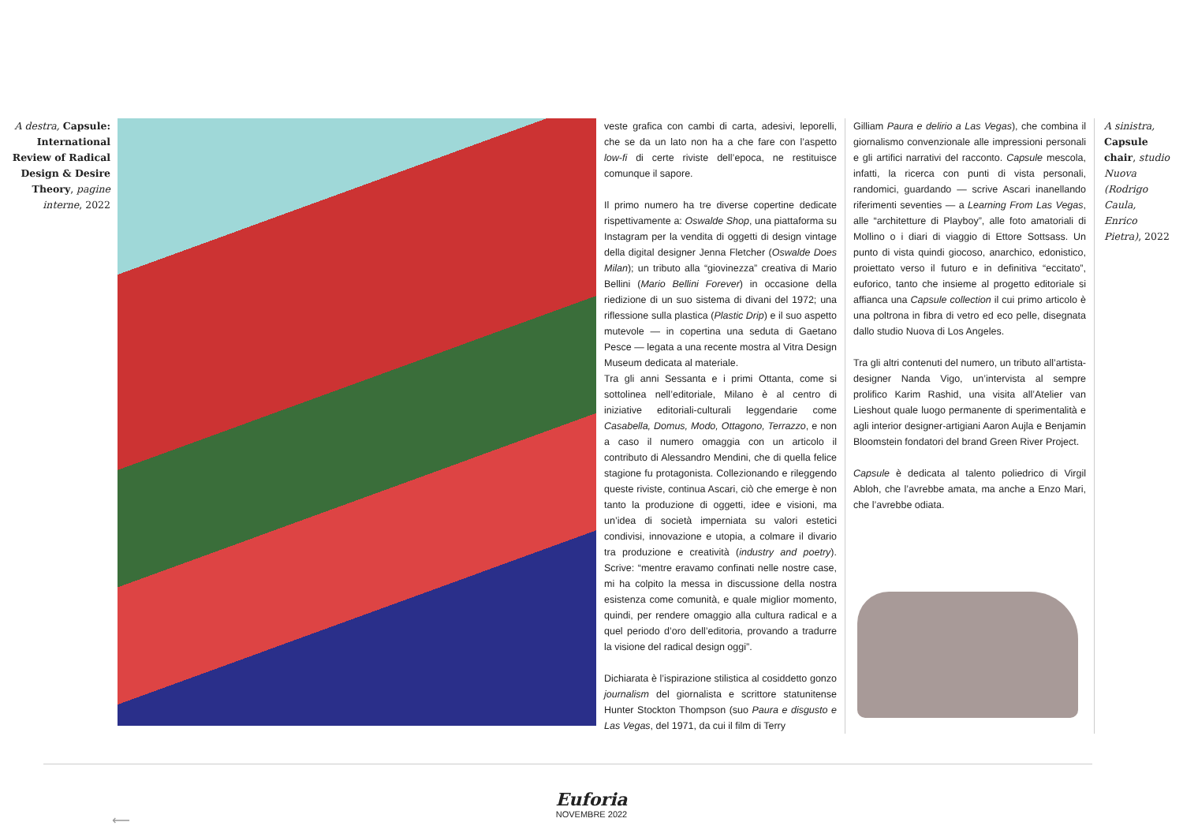A destra, Capsule: International Review of Radical Design & Desire Theory, pagine interne, 2022
veste grafica con cambi di carta, adesivi, leporelli, che se da un lato non ha a che fare con l’aspetto low-fi di certe riviste dell’epoca, ne restituisce comunque il sapore.
Il primo numero ha tre diverse copertine dedicate rispettivamente a: Oswalde Shop, una piattaforma su Instagram per la vendita di oggetti di design vintage della digital designer Jenna Fletcher (Oswalde Does Milan); un tributo alla “giovinezza” creativa di Mario Bellini (Mario Bellini Forever) in occasione della riedizione di un suo sistema di divani del 1972; una riflessione sulla plastica (Plastic Drip) e il suo aspetto mutevole — in copertina una seduta di Gaetano Pesce — legata a una recente mostra al Vitra Design Museum dedicata al materiale.
Tra gli anni Sessanta e i primi Ottanta, come si sottolinea nell’editoriale, Milano è al centro di iniziative editoriali-culturali leggendarie come Casabella, Domus, Modo, Ottagono, Terrazzo, e non a caso il numero omaggia con un articolo il contributo di Alessandro Mendini, che di quella felice stagione fu protagonista. Collezionando e rileggendo queste riviste, continua Ascari, ciò che emerge è non tanto la produzione di oggetti, idee e visioni, ma un’idea di società imperniata su valori estetici condivisi, innovazione e utopia, a colmare il divario tra produzione e creatività (industry and poetry). Scrive: “mentre eravamo confinati nelle nostre case, mi ha colpito la messa in discussione della nostra esistenza come comunità, e quale miglior momento, quindi, per rendere omaggio alla cultura radical e a quel periodo d’oro dell’editoria, provando a tradurre la visione del radical design oggi”.
Dichiarata è l’ispirazione stilistica al cosiddetto gonzo journalism del giornalista e scrittore statunitense Hunter Stockton Thompson (suo Paura e disgusto e Las Vegas, del 1971, da cui il film di Terry
Gilliam Paura e delirio a Las Vegas), che combina il giornalismo convenzionale alle impressioni personali e gli artifici narrativi del racconto. Capsule mescola, infatti, la ricerca con punti di vista personali, randomici, guardando — scrive Ascari inanellando riferimenti seventies — a Learning From Las Vegas, alle “architetture di Playboy”, alle foto amatoriali di Mollino o i diari di viaggio di Ettore Sottsass. Un punto di vista quindi giocoso, anarchico, edonistico, proiettato verso il futuro e in definitiva “eccitato”, euforico, tanto che insieme al progetto editoriale si affianca una Capsule collection il cui primo articolo è una poltrona in fibra di vetro ed eco pelle, disegnata dallo studio Nuova di Los Angeles.
Tra gli altri contenuti del numero, un tributo all’artista-designer Nanda Vigo, un’intervista al sempre prolifico Karim Rashid, una visita all’Atelier van Lieshout quale luogo permanente di sperimentalità e agli interior designer-artigiani Aaron Aujla e Benjamin Bloomstein fondatori del brand Green River Project.
Capsule è dedicata al talento poliedrico di Virgil Abloh, che l’avrebbe amata, ma anche a Enzo Mari, che l’avrebbe odiata.
A sinistra, Capsule chair, studio Nuova (Rodrigo Caula, Enrico Pietra), 2022
⟵
Euforia
NOVEMBRE 2022